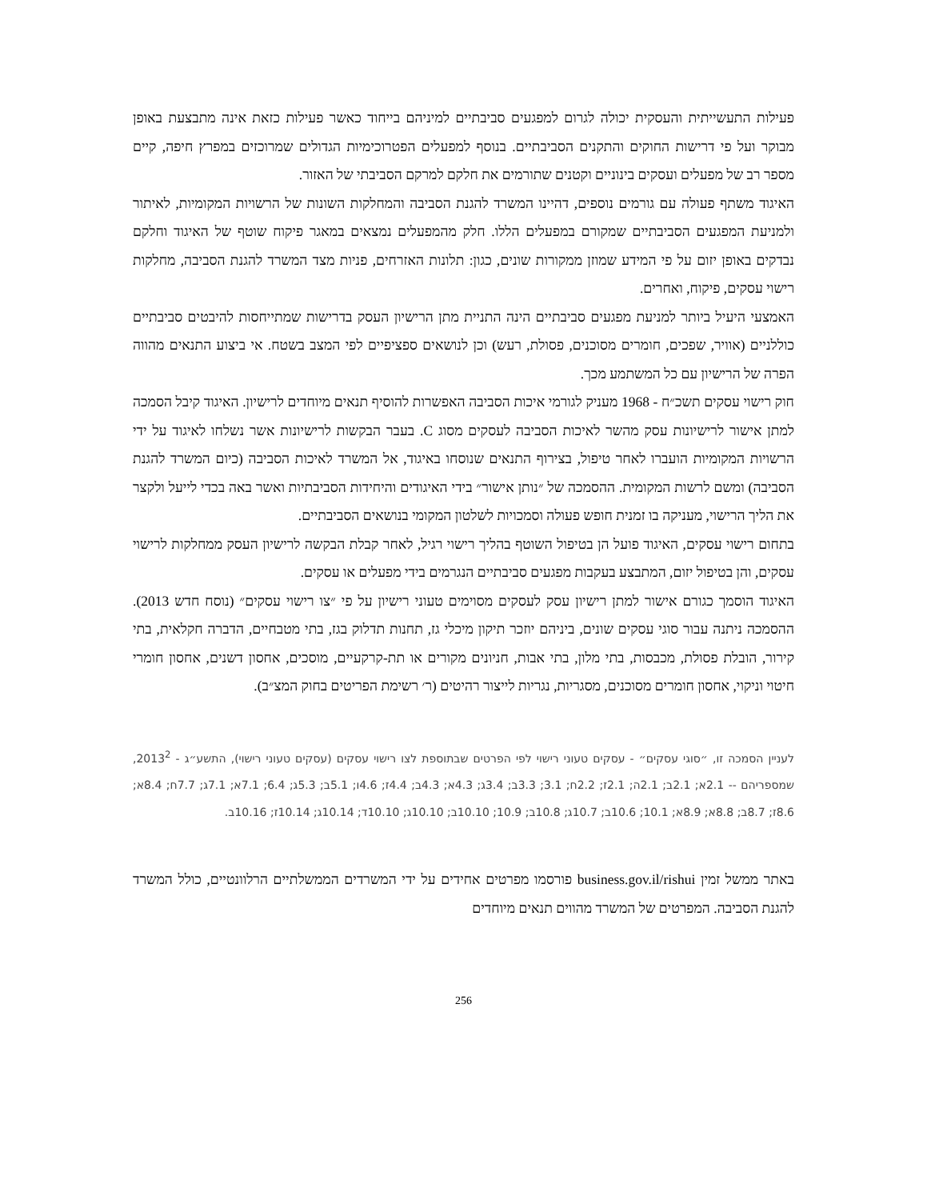פעילות התעשייתית והעסקית יכולה לגרום למפגעים סביבתיים למיניהם בייחוד כאשר פעילות כזאת אינה מתבצעת באופן מבוקר ועל פי דרישות החוקים והתקנים הסביבתיים. בנוסף למפעלים הפטרוכימיות הגדולים שמרוכזים במפרץ חיפה, קיים מספר רב של מפעלים ועסקים בינוניים וקטנים שתורמים את חלקם למרקם הסביבתי של האזור.
האיגוד משתף פעולה עם גורמים נוספים, דהיינו המשרד להגנת הסביבה והמחלקות השונות של הרשויות המקומיות, לאיתור ולמניעת המפגעים הסביבתיים שמקורם במפעלים הללו. חלק מהמפעלים נמצאים במאגר פיקוח שוטף של האיגוד וחלקם נבדקים באופן יזום על פי המידע שמוזן ממקורות שונים, כגון: תלונות האזרחים, פניות מצד המשרד להגנת הסביבה, מחלקות רישוי עסקים, פיקוח, ואחרים.
האמצעי היעיל ביותר למניעת מפגעים סביבתיים הינה התניית מתן הרישיון העסק בדרישות שמתייחסות להיבטים סביבתיים כוללניים (אוויר, שפכים, חומרים מסוכנים, פסולת, רעש) וכן לנושאים ספציפיים לפי המצב בשטח. אי ביצוע התנאים מהווה הפרה של הרישיון עם כל המשתמע מכך.
חוק רישוי עסקים תשכ״ח - 1968 מעניק לגורמי איכות הסביבה האפשרות להוסיף תנאים מיוחדים לרישיון. האיגוד קיבל הסמכה למתן אישור לרישיונות עסק מהשר לאיכות הסביבה לעסקים מסוג C. בעבר הבקשות לרישיונות אשר נשלחו לאיגוד על ידי הרשויות המקומיות הועברו לאחר טיפול, בצירוף התנאים שנוסחו באיגוד, אל המשרד לאיכות הסביבה (כיום המשרד להגנת הסביבה) ומשם לרשות המקומית. ההסמכה של ״נותן אישור״ בידי האיגודים והיחידות הסביבתיות ואשר באה בכדי לייעל ולקצר את הליך הרישוי, מעניקה בו זמנית חופש פעולה וסמכויות לשלטון המקומי בנושאים הסביבתיים.
בתחום רישוי עסקים, האיגוד פועל הן בטיפול השוטף בהליך רישוי רגיל, לאחר קבלת הבקשה לרישיון העסק ממחלקות לרישוי עסקים, והן בטיפול יזום, המתבצע בעקבות מפגעים סביבתיים הנגרמים בידי מפעלים או עסקים.
האיגוד הוסמך כגורם אישור למתן רישיון עסק לעסקים מסוימים טעוני רישיון על פי ״צו רישוי עסקים״ (נוסח חדש 2013). ההסמכה ניתנה עבור סוגי עסקים שונים, ביניהם יוזכר תיקון מיכלי גז, תחנות תדלוק בגז, בתי מטבחיים, הדברה חקלאית, בתי קירור, הובלת פסולת, מכבסות, בתי מלון, בתי אבות, חניונים מקורים או תת-קרקעיים, מוסכים, אחסון דשנים, אחסון חומרי חיטוי וניקוי, אחסון חומרים מסוכנים, מסגריות, נגריות לייצור רהיטים (ר׳ רשימת הפריטים בחוק המצ״ב).
לעניין הסמכה זו, ״סוגי עסקים״ - עסקים טעוני רישוי לפי הפרטים שבתוספת לצו רישוי עסקים (עסקים טעוני רישוי), התשע״ג - 2013<sup>2</sup>, שמספריהם -- 2.1א; 2.1ב; 2.1ה; 2.1ז; 2.2ח; 3.1; 3.3ב; 3.4ג; 4.3א; 4.3ב; 4.4ז; 4.6ו; 5.1ב; 5.3ג; 6.4; 7.1א; 7.1ג; 7.7ח; 8.4א; 8.6ז; 8.7ב; 8.8א; 8.9א; 10.1; 10.6ב; 10.7ג; 10.8ב; 10.9; 10.10ב; 10.10ג; 10.10ד; 10.14ג; 10.14ז; 10.16ב.
באתר ממשל זמין business.gov.il/rishui פורסמו מפרטים אחידים על ידי המשרדים הממשלתיים הרלוונטיים, כולל המשרד להגנת הסביבה. המפרטים של המשרד מהווים תנאים מיוחדים
256